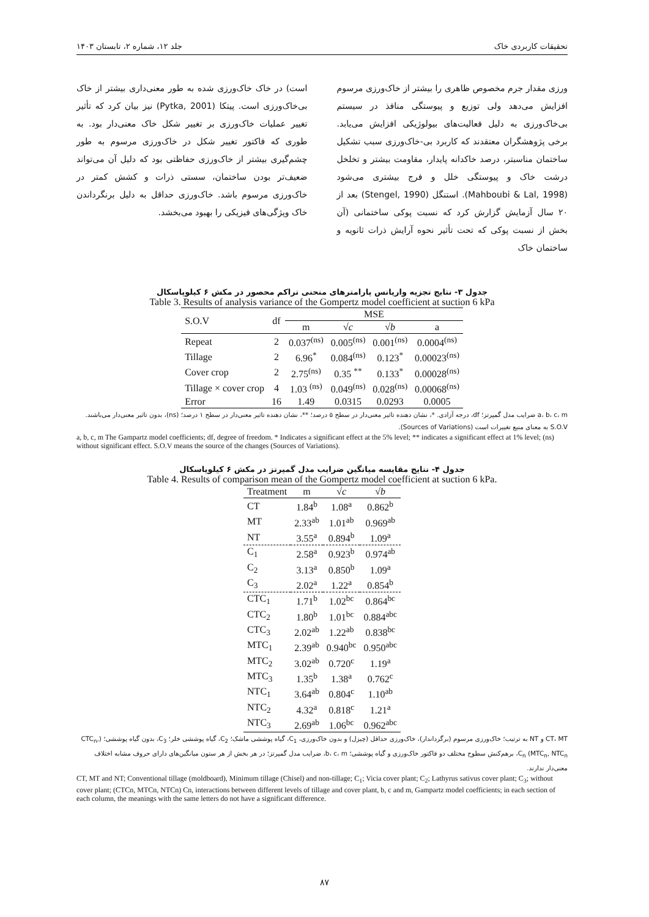تحقیقات کاربردی خاک جلد ۱۲، شماره ۲، تابستان ۱۴۰۳
ورزی مقدار جرم مخصوص ظاهری را بیشتر از خاک‌ورزی مرسوم افزایش می‌دهد ولی توزیع و پیوستگی منافذ در سیستم بی‌خاک‌ورزی به دلیل فعالیت‌های بیولوژیکی افزایش می‌یابد. برخی پژوهشگران معتقدند که کاربرد بی-خاک‌ورزی سبب تشکیل ساختمان مناسبتر، درصد خاکدانه پایدار، مقاومت بیشتر و تخلخل درشت خاک و پیوستگی خلل و فرج بیشتری می‌شود (Mahboubi & Lal, 1998). استنگل (Stengel, 1990) بعد از ۲۰ سال آزمایش گزارش کرد که نسبت پوکی ساختمانی (آن بخش از نسبت پوکی که تحت تأثیر نحوه آرایش ذرات ثانویه و ساختمان خاک
است) در خاک خاک‌ورزی شده به طور معنی‌داری بیشتر از خاک بی‌خاک‌ورزی است. پیتکا (Pytka, 2001) نیز بیان کرد که تأثیر تغییر عملیات خاک‌ورزی بر تغییر شکل خاک معنی‌دار بود. به طوری که فاکتور تغییر شکل در خاک‌ورزی مرسوم به طور چشم‌گیری بیشتر از خاک‌ورزی حفاظتی بود که دلیل آن می‌تواند ضعیف‌تر بودن ساختمان، سستی ذرات و کشش کمتر در خاک‌ورزی مرسوم باشد. خاک‌ورزی حداقل به دلیل برنگرداندن خاک ویژگی‌های فیزیکی را بهبود می‌بخشد.
جدول ۳- نتایج تجزیه واریانس پارامترهای منحنی تراکم محصور در مکش ۶ کیلوپاسکال
Table 3. Results of analysis variance of the Gompertz model coefficient at suction 6 kPa
| S.O.V | df | MSE | | | |
| --- | --- | --- | --- | --- | --- |
| | | m | √ c | √ b | a |
| Repeat | 2 | 0.037<sup>(ns)</sup> | 0.005<sup>(ns)</sup> | 0.001<sup>(ns)</sup> | 0.0004<sup>(ns)</sup> |
| Tillage | 2 | 6.96<sup>*</sup> | 0.084<sup>(ns)</sup> | 0.123<sup>*</sup> | 0.00023<sup>(ns)</sup> |
| Cover crop | 2 | 2.75<sup>(ns)</sup> | 0.35 <sup>**</sup> | 0.133<sup>*</sup> | 0.00028<sup>(ns)</sup> |
| Tillage × cover crop | 4 | 1.03 <sup>(ns)</sup> | 0.049<sup>(ns)</sup> | 0.028<sup>(ns)</sup> | 0.00068<sup>(ns)</sup> |
| Error | 16 | 1.49 | 0.0315 | 0.0293 | 0.0005 |
a، b، c، m ضرایب مدل گمپرتز؛ df، درجه آزادی. *، نشان دهنده تاثیر معنی‌دار در سطح ۵ درصد؛ **، نشان دهنده تاثیر معنی‌دار در سطح ۱ درصد؛ (ns)، بدون تاثیر معنی‌دار می‌باشند. S.O.V به معنای منبع تغییرات است (Sources of Variations).
a, b, c, m The Gampartz model coefficients; df, degree of freedom. * Indicates a significant effect at the 5% level; ** indicates a significant effect at 1% level; (ns) without significant effect. S.O.V means the source of the changes (Sources of Variations).
جدول ۴- نتایج مقایسه میانگین ضرایب مدل گمپرتز در مکش ۶ کیلوپاسکال
Table 4. Results of comparison mean of the Gompertz model coefficient at suction 6 kPa.
| Treatment | m | √ c | √ b |
| --- | --- | --- | --- |
| CT | 1.84<sup>b</sup> | 1.08<sup>a</sup> | 0.862<sup>b</sup> |
| MT | 2.33<sup>ab</sup> | 1.01<sup>ab</sup> | 0.969<sup>ab</sup> |
| NT | 3.55<sup>a</sup> | 0.894<sup>b</sup> | 1.09<sup>a</sup> |
| C<sub>1</sub> | 2.58<sup>a</sup> | 0.923<sup>b</sup> | 0.974<sup>ab</sup> |
| C<sub>2</sub> | 3.13<sup>a</sup> | 0.850<sup>b</sup> | 1.09<sup>a</sup> |
| C<sub>3</sub> | 2.02<sup>a</sup> | 1.22<sup>a</sup> | 0.854<sup>b</sup> |
| CTC<sub>1</sub> | 1.71<sup>b</sup> | 1.02<sup>bc</sup> | 0.864<sup>bc</sup> |
| CTC<sub>2</sub> | 1.80<sup>b</sup> | 1.01<sup>bc</sup> | 0.884<sup>abc</sup> |
| CTC<sub>3</sub> | 2.02<sup>ab</sup> | 1.22<sup>ab</sup> | 0.838<sup>bc</sup> |
| MTC<sub>1</sub> | 2.39<sup>ab</sup> | 0.940<sup>bc</sup> | 0.950<sup>abc</sup> |
| MTC<sub>2</sub> | 3.02<sup>ab</sup> | 0.720<sup>c</sup> | 1.19<sup>a</sup> |
| MTC<sub>3</sub> | 1.35<sup>b</sup> | 1.38<sup>a</sup> | 0.762<sup>c</sup> |
| NTC<sub>1</sub> | 3.64<sup>ab</sup> | 0.804<sup>c</sup> | 1.10<sup>ab</sup> |
| NTC<sub>2</sub> | 4.32<sup>a</sup> | 0.818<sup>c</sup> | 1.21<sup>a</sup> |
| NTC<sub>3</sub> | 2.69<sup>ab</sup> | 1.06<sup>bc</sup> | 0.962<sup>abc</sup> |
CT، MT و NT به ترتیب؛ خاک‌ورزی مرسوم (برگرداندار)، خاک‌ورزی حداقل (چیزل) و بدون خاک‌ورزی، C<sub>1</sub>، گیاه پوششی ماشک؛ C<sub>2</sub>، گیاه پوششی خلر؛ C<sub>3</sub>، بدون گیاه پوششی؛ (CTC<sub>n</sub>, MTC<sub>n</sub>, NTC<sub>n</sub>) C<sub>n</sub>، برهم‌کنش سطوح مختلف دو فاکتور خاک‌ورزی و گیاه پوششی؛ b، c، m، ضرایب مدل گمپرتز؛ در هر بخش از هر ستون میانگین‌های دارای حروف مشابه اختلاف معنی‌دار ندارند.
CT, MT and NT; Conventional tillage (moldboard), Minimum tillage (Chisel) and non-tillage; C<sub>1</sub>; Vicia cover plant; C<sub>2</sub>; Lathyrus sativus cover plant; C<sub>3</sub>; without cover plant; (CTCn, MTCn, NTCn) Cn, interactions between different levels of tillage and cover plant, b, c and m, Gampartz model coefficients; in each section of each column, the meanings with the same letters do not have a significant difference.
۸۷